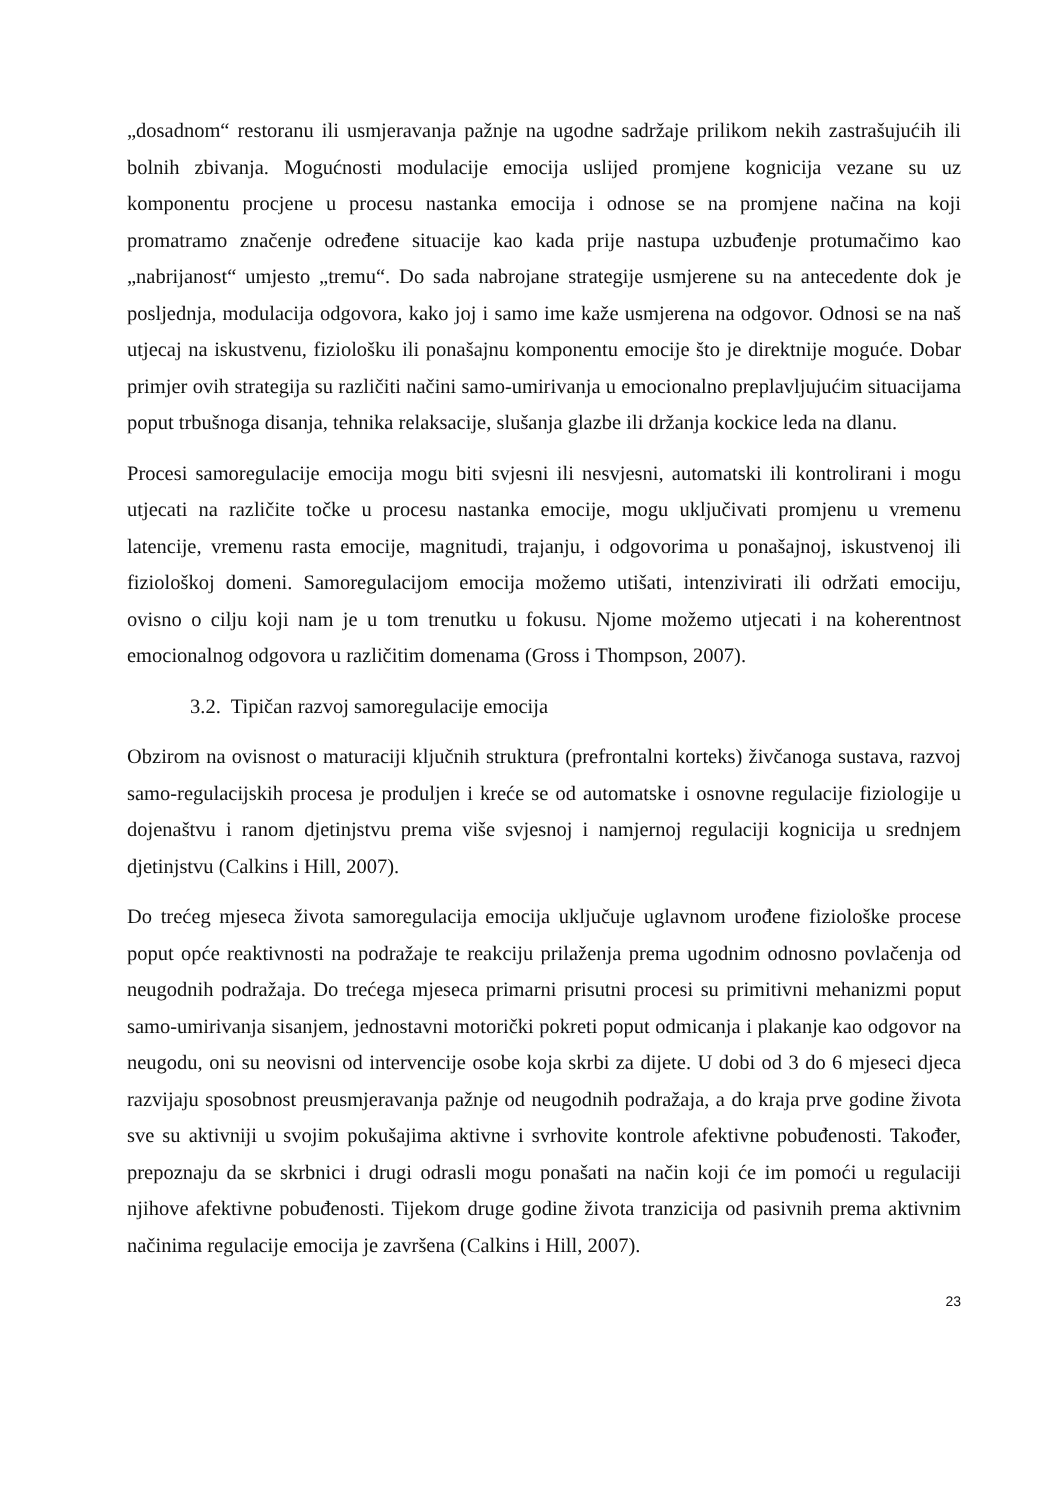„dosadnom“ restoranu ili usmjeravanja pažnje na ugodne sadržaje prilikom nekih zastrašujućih ili bolnih zbivanja. Mogućnosti modulacije emocija uslijed promjene kognicija vezane su uz komponentu procjene u procesu nastanka emocija i odnose se na promjene načina na koji promatramo značenje određene situacije kao kada prije nastupa uzbuđenje protumačimo kao „nabrijanost“ umjesto „tremu“. Do sada nabrojane strategije usmjerene su na antecedente dok je posljednja, modulacija odgovora, kako joj i samo ime kaže usmjerena na odgovor. Odnosi se na naš utjecaj na iskustvenu, fiziološku ili ponašajnu komponentu emocije što je direktnije moguće. Dobar primjer ovih strategija su različiti načini samo-umirivanja u emocionalno preplavljujućim situacijama poput trbušnoga disanja, tehnika relaksacije, slušanja glazbe ili držanja kockice leda na dlanu.
Procesi samoregulacije emocija mogu biti svjesni ili nesvjesni, automatski ili kontrolirani i mogu utjecati na različite točke u procesu nastanka emocije, mogu uključivati promjenu u vremenu latencije, vremenu rasta emocije, magnitudi, trajanju, i odgovorima u ponašajnoj, iskustvenoj ili fiziološkoj domeni. Samoregulacijom emocija možemo utišati, intenzivirati ili održati emociju, ovisno o cilju koji nam je u tom trenutku u fokusu. Njome možemo utjecati i na koherentnost emocionalnog odgovora u različitim domenama (Gross i Thompson, 2007).
3.2. Tipičan razvoj samoregulacije emocija
Obzirom na ovisnost o maturaciji ključnih struktura (prefrontalni korteks) živčanoga sustava, razvoj samo-regulacijskih procesa je produljen i kreće se od automatske i osnovne regulacije fiziologije u dojenaštvu i ranom djetinjstvu prema više svjesnoj i namjernoj regulaciji kognicija u srednjem djetinjstvu (Calkins i Hill, 2007).
Do trećeg mjeseca života samoregulacija emocija uključuje uglavnom urođene fiziološke procese poput opće reaktivnosti na podražaje te reakciju prilaženja prema ugodnim odnosno povlačenja od neugodnih podražaja. Do trećega mjeseca primarni prisutni procesi su primitivni mehanizmi poput samo-umirivanja sisanjem, jednostavni motorički pokreti poput odmicanja i plakanje kao odgovor na neugodu, oni su neovisni od intervencije osobe koja skrbi za dijete. U dobi od 3 do 6 mjeseci djeca razvijaju sposobnost preusmjeravanja pažnje od neugodnih podražaja, a do kraja prve godine života sve su aktivniji u svojim pokušajima aktivne i svrhovite kontrole afektivne pobuđenosti. Također, prepoznaju da se skrbnici i drugi odrasli mogu ponašati na način koji će im pomoći u regulaciji njihove afektivne pobuđenosti. Tijekom druge godine života tranzicija od pasivnih prema aktivnim načinima regulacije emocija je završena (Calkins i Hill, 2007).
23